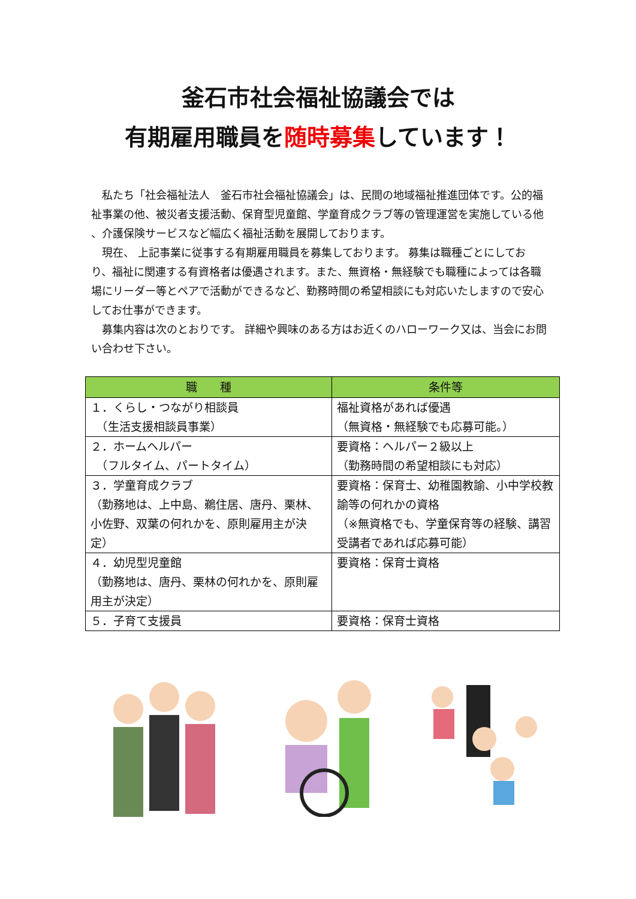釜石市社会福祉協議会では
有期雇用職員を随時募集しています！
　私たち「社会福祉法人　釜石市社会福祉協議会」は、民間の地域福祉推進団体です。公的福祉事業の他、被災者支援活動、保育型児童館、学童育成クラブ等の管理運営を実施している他 、介護保険サービスなど幅広く福祉活動を展開しております。
　現在、 上記事業に従事する有期雇用職員を募集しております。 募集は職種ごとにしており、福祉に関連する有資格者は優遇されます。また、無資格・無経験でも職種によっては各職場にリーダー等とペアで活動ができるなど、勤務時間の希望相談にも対応いたしますので安心してお仕事ができます。
　募集内容は次のとおりです。 詳細や興味のある方はお近くのハローワーク又は、当会にお問い合わせ下さい。
| 職 種 | 条件等 |
| --- | --- |
| １．くらし・つながり相談員 （生活支援相談員事業） | 福祉資格があれば優遇 （無資格・無経験でも応募可能。） |
| ２．ホームヘルパー （フルタイム、パートタイム） | 要資格：ヘルパー２級以上 （勤務時間の希望相談にも対応） |
| ３．学童育成クラブ （勤務地は、上中島、鵜住居、唐丹、栗林、小佐野、双葉の何れかを、原則雇用主が決定） | 要資格：保育士、幼稚園教諭、小中学校教諭等の何れかの資格 （※無資格でも、学童保育等の経験、講習受講者であれば応募可能） |
| ４．幼児型児童館 （勤務地は、唐丹、栗林の何れかを、原則雇用主が決定） | 要資格：保育士資格 |
| ５．子育て支援員 | 要資格：保育士資格 |